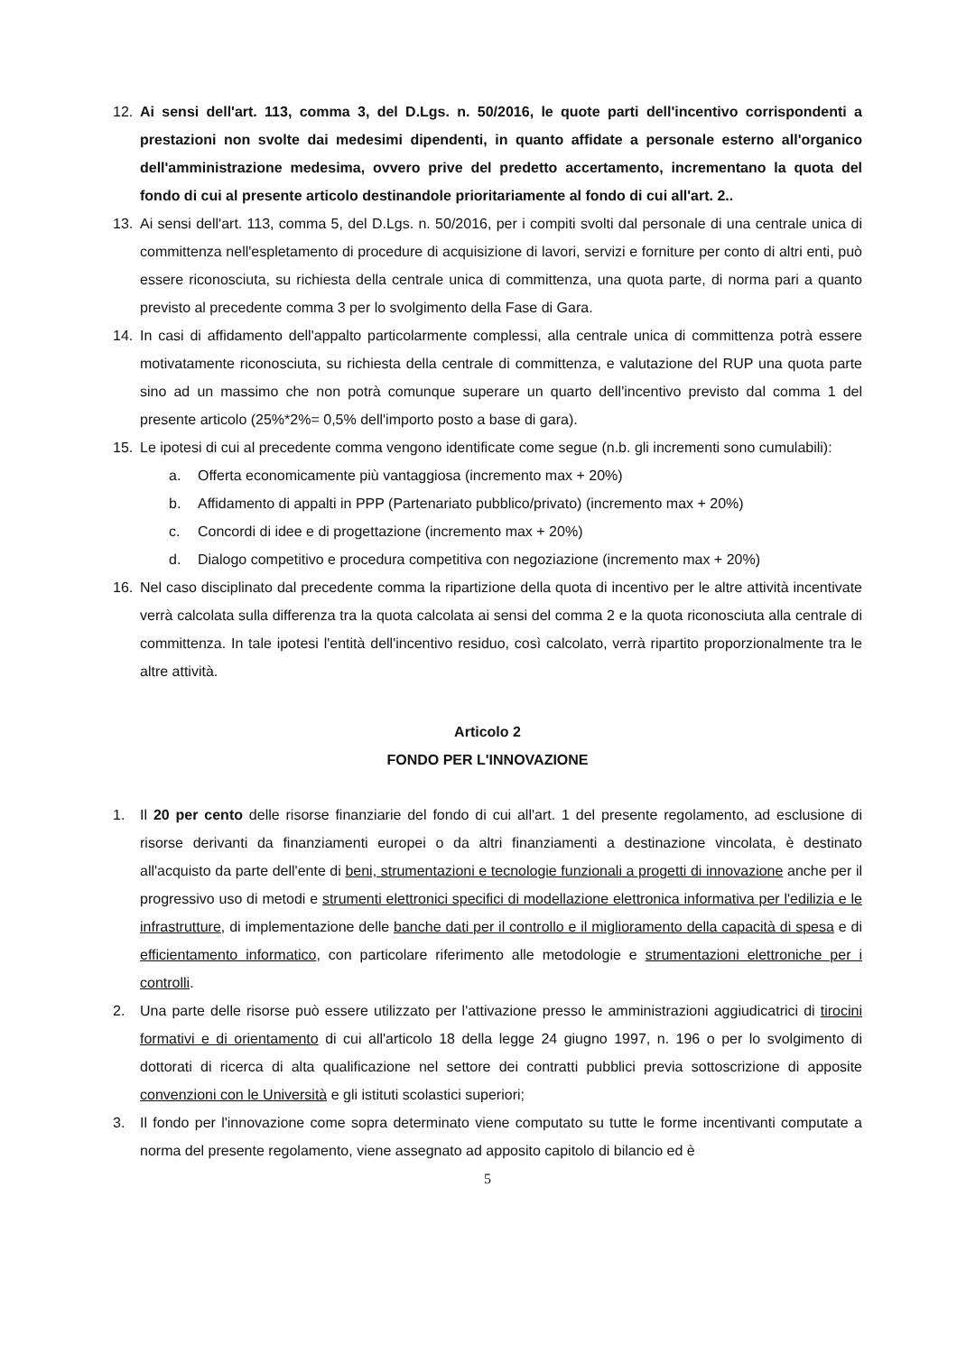12. Ai sensi dell'art. 113, comma 3, del D.Lgs. n. 50/2016, le quote parti dell'incentivo corrispondenti a prestazioni non svolte dai medesimi dipendenti, in quanto affidate a personale esterno all'organico dell'amministrazione medesima, ovvero prive del predetto accertamento, incrementano la quota del fondo di cui al presente articolo destinandole prioritariamente al fondo di cui all'art. 2..
13. Ai sensi dell'art. 113, comma 5, del D.Lgs. n. 50/2016, per i compiti svolti dal personale di una centrale unica di committenza nell'espletamento di procedure di acquisizione di lavori, servizi e forniture per conto di altri enti, può essere riconosciuta, su richiesta della centrale unica di committenza, una quota parte, di norma pari a quanto previsto al precedente comma 3 per lo svolgimento della Fase di Gara.
14. In casi di affidamento dell'appalto particolarmente complessi, alla centrale unica di committenza potrà essere motivatamente riconosciuta, su richiesta della centrale di committenza, e valutazione del RUP una quota parte sino ad un massimo che non potrà comunque superare un quarto dell'incentivo previsto dal comma 1 del presente articolo (25%*2%= 0,5% dell'importo posto a base di gara).
15. Le ipotesi di cui al precedente comma vengono identificate come segue (n.b. gli incrementi sono cumulabili):
a. Offerta economicamente più vantaggiosa (incremento max + 20%)
b. Affidamento di appalti in PPP (Partenariato pubblico/privato) (incremento max + 20%)
c. Concordi di idee e di progettazione (incremento max + 20%)
d. Dialogo competitivo e procedura competitiva con negoziazione (incremento max + 20%)
16. Nel caso disciplinato dal precedente comma la ripartizione della quota di incentivo per le altre attività incentivate verrà calcolata sulla differenza tra la quota calcolata ai sensi del comma 2 e la quota riconosciuta alla centrale di committenza. In tale ipotesi l'entità dell'incentivo residuo, così calcolato, verrà ripartito proporzionalmente tra le altre attività.
Articolo 2
FONDO PER L'INNOVAZIONE
1. Il 20 per cento delle risorse finanziarie del fondo di cui all'art. 1 del presente regolamento, ad esclusione di risorse derivanti da finanziamenti europei o da altri finanziamenti a destinazione vincolata, è destinato all'acquisto da parte dell'ente di beni, strumentazioni e tecnologie funzionali a progetti di innovazione anche per il progressivo uso di metodi e strumenti elettronici specifici di modellazione elettronica informativa per l'edilizia e le infrastrutture, di implementazione delle banche dati per il controllo e il miglioramento della capacità di spesa e di efficientamento informatico, con particolare riferimento alle metodologie e strumentazioni elettroniche per i controlli.
2. Una parte delle risorse può essere utilizzato per l'attivazione presso le amministrazioni aggiudicatrici di tirocini formativi e di orientamento di cui all'articolo 18 della legge 24 giugno 1997, n. 196 o per lo svolgimento di dottorati di ricerca di alta qualificazione nel settore dei contratti pubblici previa sottoscrizione di apposite convenzioni con le Università e gli istituti scolastici superiori;
3. Il fondo per l'innovazione come sopra determinato viene computato su tutte le forme incentivanti computate a norma del presente regolamento, viene assegnato ad apposito capitolo di bilancio ed è
5